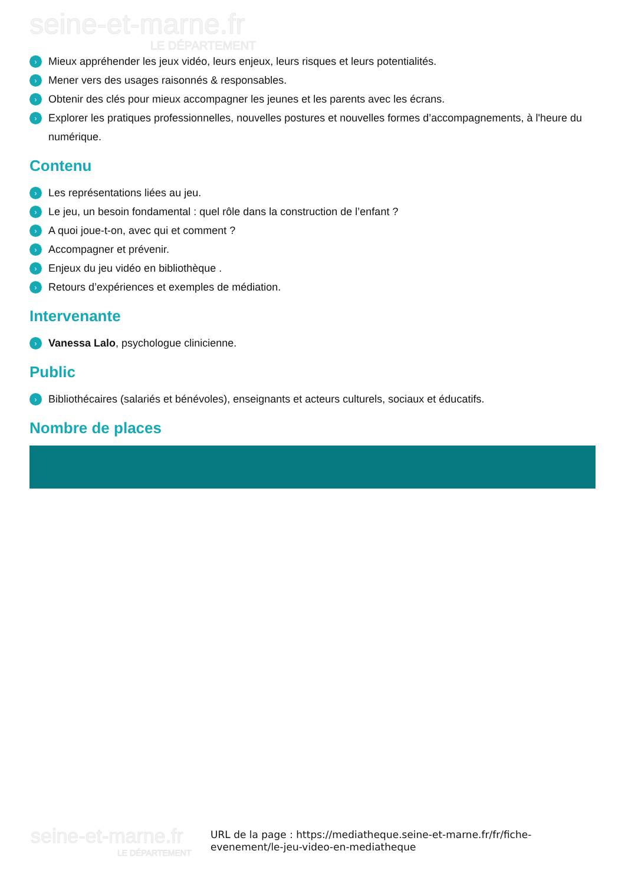seine-et-marne.fr
LE DÉPARTEMENT
› Mieux appréhender les jeux vidéo, leurs enjeux, leurs risques et leurs potentialités.
› Mener vers des usages raisonnés & responsables.
› Obtenir des clés pour mieux accompagner les jeunes et les parents avec les écrans.
› Explorer les pratiques professionnelles, nouvelles postures et nouvelles formes d’accompagnements, à l'heure du numérique.
Contenu
› Les représentations liées au jeu.
› Le jeu, un besoin fondamental : quel rôle dans la construction de l’enfant ?
› A quoi joue-t-on, avec qui et comment ?
› Accompagner et prévenir.
› Enjeux du jeu vidéo en bibliothèque .
› Retours d’expériences et exemples de médiation.
Intervenante
› Vanessa Lalo, psychologue clinicienne.
Public
› Bibliothécaires (salariés et bénévoles), enseignants et acteurs culturels, sociaux et éducatifs.
Nombre de places
seine-et-marne.fr
LE DÉPARTEMENT
URL de la page : https://mediatheque.seine-et-marne.fr/fr/fiche-evenement/le-jeu-video-en-mediatheque